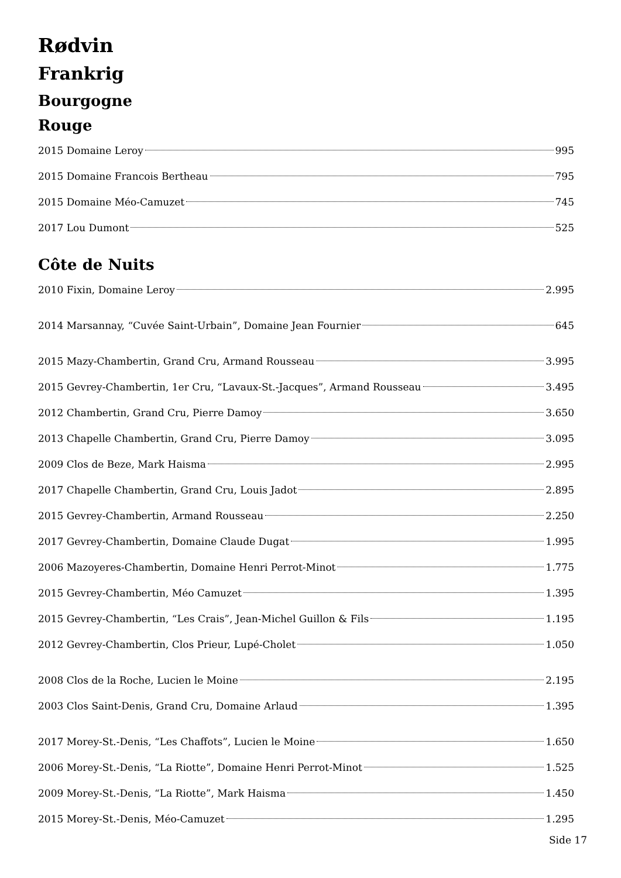Rødvin
Frankrig
Bourgogne
Rouge
2015 Domaine Leroy 995
2015 Domaine Francois Bertheau 795
2015 Domaine Méo-Camuzet 745
2017 Lou Dumont 525
Côte de Nuits
2010 Fixin, Domaine Leroy 2.995
2014 Marsannay, “Cuvée Saint-Urbain”, Domaine Jean Fournier 645
2015 Mazy-Chambertin, Grand Cru, Armand Rousseau 3.995
2015 Gevrey-Chambertin, 1er Cru, “Lavaux-St.-Jacques”, Armand Rousseau 3.495
2012 Chambertin, Grand Cru, Pierre Damoy 3.650
2013 Chapelle Chambertin, Grand Cru, Pierre Damoy 3.095
2009 Clos de Beze, Mark Haisma 2.995
2017 Chapelle Chambertin, Grand Cru, Louis Jadot 2.895
2015 Gevrey-Chambertin, Armand Rousseau 2.250
2017 Gevrey-Chambertin, Domaine Claude Dugat 1.995
2006 Mazoyeres-Chambertin, Domaine Henri Perrot-Minot 1.775
2015 Gevrey-Chambertin, Méo Camuzet 1.395
2015 Gevrey-Chambertin, “Les Crais”, Jean-Michel Guillon & Fils 1.195
2012 Gevrey-Chambertin, Clos Prieur, Lupé-Cholet 1.050
2008 Clos de la Roche, Lucien le Moine 2.195
2003 Clos Saint-Denis, Grand Cru, Domaine Arlaud 1.395
2017 Morey-St.-Denis, “Les Chaffots”, Lucien le Moine 1.650
2006 Morey-St.-Denis, “La Riotte”, Domaine Henri Perrot-Minot 1.525
2009 Morey-St.-Denis, “La Riotte”, Mark Haisma 1.450
2015 Morey-St.-Denis, Méo-Camuzet 1.295
Side 17